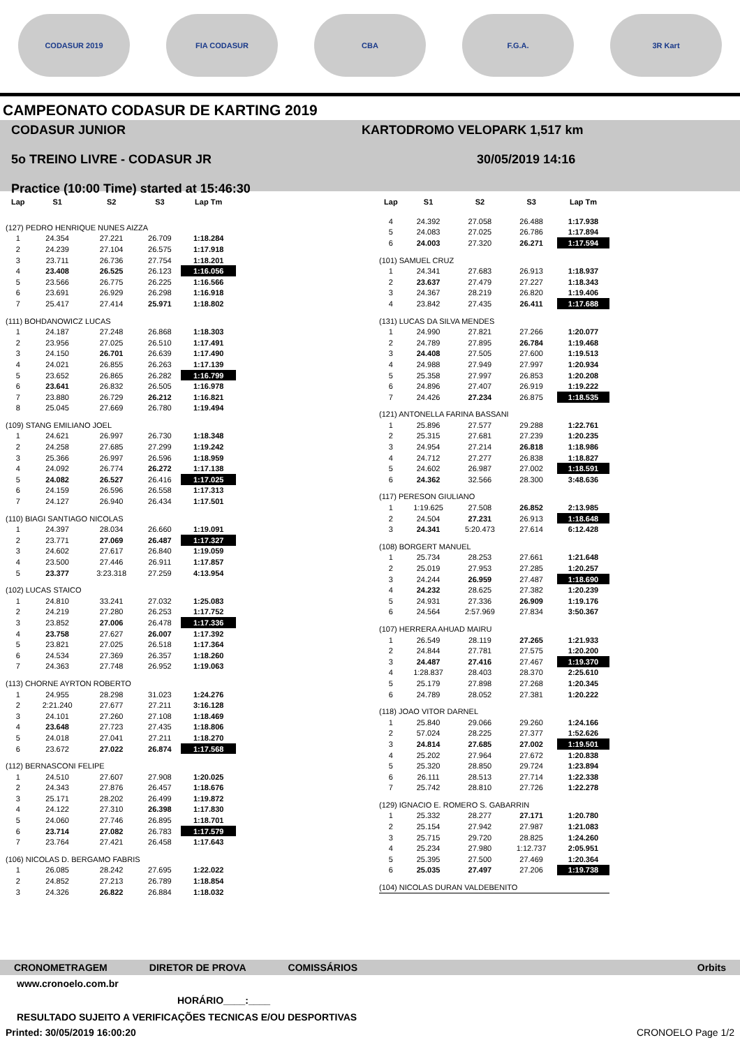CODASUR 2019 FIA CODASUR CBA F.G.A. 3R Kart
CAMPEONATO CODASUR DE KARTING 2019
CODASUR JUNIOR
5o TREINO LIVRE - CODASUR JR
Practice (10:00 Time) started at 15:46:30
KARTODROMO VELOPARK 1,517 km
30/05/2019 14:16
| Lap | S1 | S2 | S3 | Lap Tm |
| --- | --- | --- | --- | --- |
| (127) PEDRO HENRIQUE NUNES AIZZA | | | | |
| 1 | 24.354 | 27.221 | 26.709 | 1:18.284 |
| 2 | 24.239 | 27.104 | 26.575 | 1:17.918 |
| 3 | 23.711 | 26.736 | 27.754 | 1:18.201 |
| 4 | 23.408 | 26.525 | 26.123 | 1:16.056 |
| 5 | 23.566 | 26.775 | 26.225 | 1:16.566 |
| 6 | 23.691 | 26.929 | 26.298 | 1:16.918 |
| 7 | 25.417 | 27.414 | 25.971 | 1:18.802 |
| (111) BOHDANOWICZ LUCAS | | | | |
| 1 | 24.187 | 27.248 | 26.868 | 1:18.303 |
| 2 | 23.956 | 27.025 | 26.510 | 1:17.491 |
| 3 | 24.150 | 26.701 | 26.639 | 1:17.490 |
| 4 | 24.021 | 26.855 | 26.263 | 1:17.139 |
| 5 | 23.652 | 26.865 | 26.282 | 1:16.799 |
| 6 | 23.641 | 26.832 | 26.505 | 1:16.978 |
| 7 | 23.880 | 26.729 | 26.212 | 1:16.821 |
| 8 | 25.045 | 27.669 | 26.780 | 1:19.494 |
| (109) STANG EMILIANO JOEL | | | | |
| 1 | 24.621 | 26.997 | 26.730 | 1:18.348 |
| 2 | 24.258 | 27.685 | 27.299 | 1:19.242 |
| 3 | 25.366 | 26.997 | 26.596 | 1:18.959 |
| 4 | 24.092 | 26.774 | 26.272 | 1:17.138 |
| 5 | 24.082 | 26.527 | 26.416 | 1:17.025 |
| 6 | 24.159 | 26.596 | 26.558 | 1:17.313 |
| 7 | 24.127 | 26.940 | 26.434 | 1:17.501 |
| (110) BIAGI SANTIAGO NICOLAS | | | | |
| 1 | 24.397 | 28.034 | 26.660 | 1:19.091 |
| 2 | 23.771 | 27.069 | 26.487 | 1:17.327 |
| 3 | 24.602 | 27.617 | 26.840 | 1:19.059 |
| 4 | 23.500 | 27.446 | 26.911 | 1:17.857 |
| 5 | 23.377 | 3:23.318 | 27.259 | 4:13.954 |
| (102) LUCAS STAICO | | | | |
| 1 | 24.810 | 33.241 | 27.032 | 1:25.083 |
| 2 | 24.219 | 27.280 | 26.253 | 1:17.752 |
| 3 | 23.852 | 27.006 | 26.478 | 1:17.336 |
| 4 | 23.758 | 27.627 | 26.007 | 1:17.392 |
| 5 | 23.821 | 27.025 | 26.518 | 1:17.364 |
| 6 | 24.534 | 27.369 | 26.357 | 1:18.260 |
| 7 | 24.363 | 27.748 | 26.952 | 1:19.063 |
| (113) CHORNE AYRTON ROBERTO | | | | |
| 1 | 24.955 | 28.298 | 31.023 | 1:24.276 |
| 2 | 2:21.240 | 27.677 | 27.211 | 3:16.128 |
| 3 | 24.101 | 27.260 | 27.108 | 1:18.469 |
| 4 | 23.648 | 27.723 | 27.435 | 1:18.806 |
| 5 | 24.018 | 27.041 | 27.211 | 1:18.270 |
| 6 | 23.672 | 27.022 | 26.874 | 1:17.568 |
| (112) BERNASCONI FELIPE | | | | |
| 1 | 24.510 | 27.607 | 27.908 | 1:20.025 |
| 2 | 24.343 | 27.876 | 26.457 | 1:18.676 |
| 3 | 25.171 | 28.202 | 26.499 | 1:19.872 |
| 4 | 24.122 | 27.310 | 26.398 | 1:17.830 |
| 5 | 24.060 | 27.746 | 26.895 | 1:18.701 |
| 6 | 23.714 | 27.082 | 26.783 | 1:17.579 |
| 7 | 23.764 | 27.421 | 26.458 | 1:17.643 |
| (106) NICOLAS D. BERGAMO FABRIS | | | | |
| 1 | 26.085 | 28.242 | 27.695 | 1:22.022 |
| 2 | 24.852 | 27.213 | 26.789 | 1:18.854 |
| 3 | 24.326 | 26.822 | 26.884 | 1:18.032 |
| Lap | S1 | S2 | S3 | Lap Tm |
| --- | --- | --- | --- | --- |
| 4 | 24.392 | 27.058 | 26.488 | 1:17.938 |
| 5 | 24.083 | 27.025 | 26.786 | 1:17.894 |
| 6 | 24.003 | 27.320 | 26.271 | 1:17.594 |
| (101) SAMUEL CRUZ | | | | |
| 1 | 24.341 | 27.683 | 26.913 | 1:18.937 |
| 2 | 23.637 | 27.479 | 27.227 | 1:18.343 |
| 3 | 24.367 | 28.219 | 26.820 | 1:19.406 |
| 4 | 23.842 | 27.435 | 26.411 | 1:17.688 |
| (131) LUCAS DA SILVA MENDES | | | | |
| 1 | 24.990 | 27.821 | 27.266 | 1:20.077 |
| 2 | 24.789 | 27.895 | 26.784 | 1:19.468 |
| 3 | 24.408 | 27.505 | 27.600 | 1:19.513 |
| 4 | 24.988 | 27.949 | 27.997 | 1:20.934 |
| 5 | 25.358 | 27.997 | 26.853 | 1:20.208 |
| 6 | 24.896 | 27.407 | 26.919 | 1:19.222 |
| 7 | 24.426 | 27.234 | 26.875 | 1:18.535 |
| (121) ANTONELLA FARINA BASSANI | | | | |
| 1 | 25.896 | 27.577 | 29.288 | 1:22.761 |
| 2 | 25.315 | 27.681 | 27.239 | 1:20.235 |
| 3 | 24.954 | 27.214 | 26.818 | 1:18.986 |
| 4 | 24.712 | 27.277 | 26.838 | 1:18.827 |
| 5 | 24.602 | 26.987 | 27.002 | 1:18.591 |
| 6 | 24.362 | 32.566 | 28.300 | 3:48.636 |
| (117) PERESON GIULIANO | | | | |
| 1 | 1:19.625 | 27.508 | 26.852 | 2:13.985 |
| 2 | 24.504 | 27.231 | 26.913 | 1:18.648 |
| 3 | 24.341 | 5:20.473 | 27.614 | 6:12.428 |
| (108) BORGERT MANUEL | | | | |
| 1 | 25.734 | 28.253 | 27.661 | 1:21.648 |
| 2 | 25.019 | 27.953 | 27.285 | 1:20.257 |
| 3 | 24.244 | 26.959 | 27.487 | 1:18.690 |
| 4 | 24.232 | 28.625 | 27.382 | 1:20.239 |
| 5 | 24.931 | 27.336 | 26.909 | 1:19.176 |
| 6 | 24.564 | 2:57.969 | 27.834 | 3:50.367 |
| (107) HERRERA AHUAD MAIRU | | | | |
| 1 | 26.549 | 28.119 | 27.265 | 1:21.933 |
| 2 | 24.844 | 27.781 | 27.575 | 1:20.200 |
| 3 | 24.487 | 27.416 | 27.467 | 1:19.370 |
| 4 | 1:28.837 | 28.403 | 28.370 | 2:25.610 |
| 5 | 25.179 | 27.898 | 27.268 | 1:20.345 |
| 6 | 24.789 | 28.052 | 27.381 | 1:20.222 |
| (118) JOAO VITOR DARNEL | | | | |
| 1 | 25.840 | 29.066 | 29.260 | 1:24.166 |
| 2 | 57.024 | 28.225 | 27.377 | 1:52.626 |
| 3 | 24.814 | 27.685 | 27.002 | 1:19.501 |
| 4 | 25.202 | 27.964 | 27.672 | 1:20.838 |
| 5 | 25.320 | 28.850 | 29.724 | 1:23.894 |
| 6 | 26.111 | 28.513 | 27.714 | 1:22.338 |
| 7 | 25.742 | 28.810 | 27.726 | 1:22.278 |
| (129) IGNACIO E. ROMERO S. GABARRIN | | | | |
| 1 | 25.332 | 28.277 | 27.171 | 1:20.780 |
| 2 | 25.154 | 27.942 | 27.987 | 1:21.083 |
| 3 | 25.715 | 29.720 | 28.825 | 1:24.260 |
| 4 | 25.234 | 27.980 | 1:12.737 | 2:05.951 |
| 5 | 25.395 | 27.500 | 27.469 | 1:20.364 |
| 6 | 25.035 | 27.497 | 27.206 | 1:19.738 |
| (104) NICOLAS DURAN VALDEBENITO | | | | |
CRONOMETRAGEM DIRETOR DE PROVA COMISSÁRIOS Orbits
www.cronoelo.com.br
HORÁRIO____:____
RESULTADO SUJEITO A VERIFICAÇÕES TECNICAS E/OU DESPORTIVAS
Printed: 30/05/2019 16:00:20 CRONOELO Page 1/2